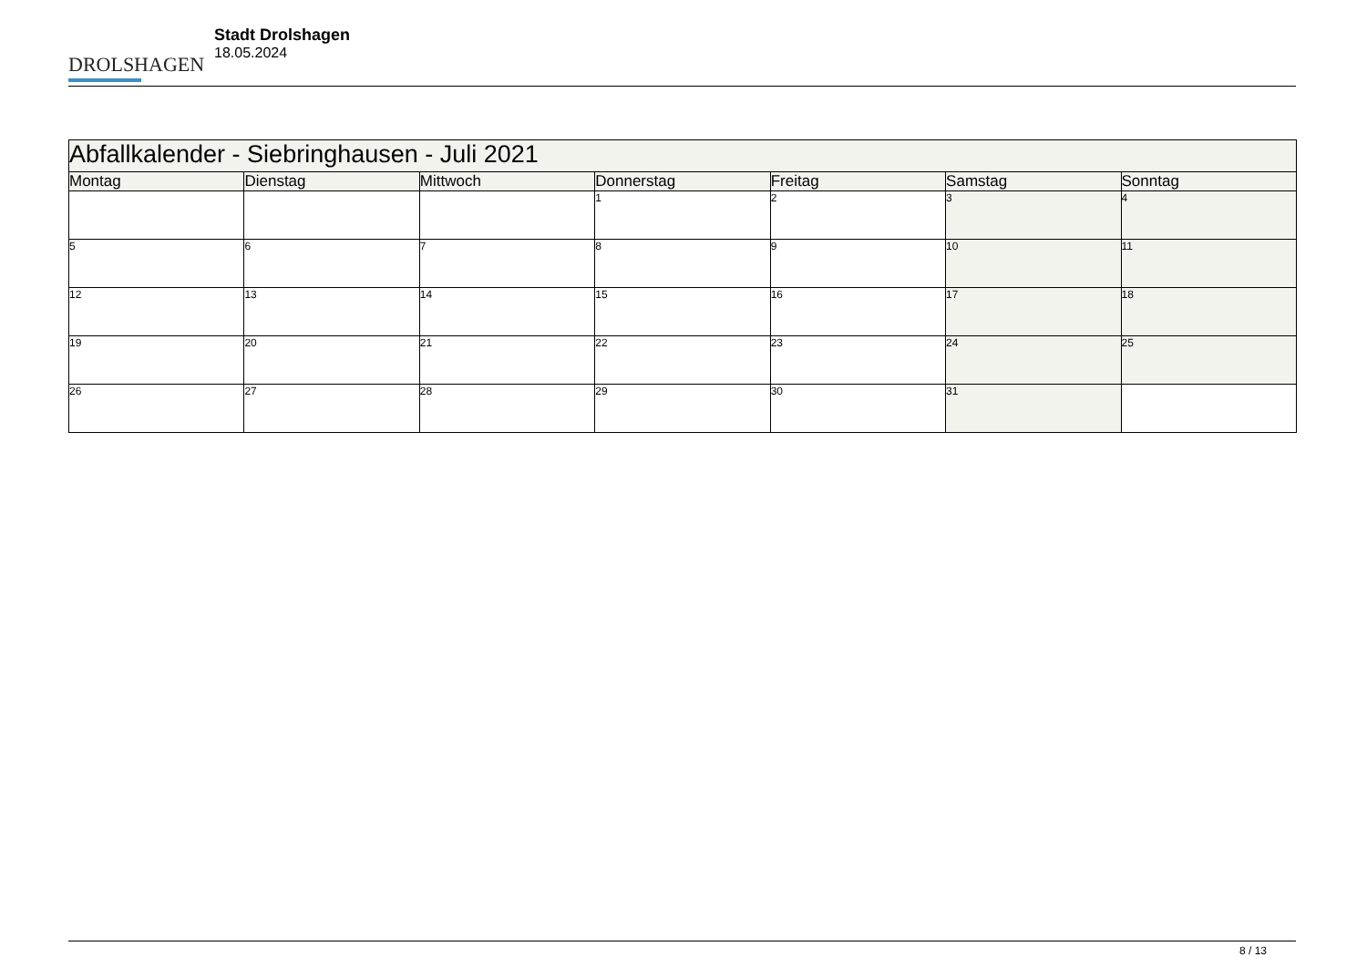DROLSHAGEN
Stadt Drolshagen
18.05.2024
| Abfallkalender - Siebringhausen - Juli 2021 | | | | | | |
| --- | --- | --- | --- | --- | --- | --- |
| Montag | Dienstag | Mittwoch | Donnerstag | Freitag | Samstag | Sonntag |
| | | | 1 | 2 | 3 | 4 |
| 5 | 6 | 7 | 8 | 9 | 10 | 11 |
| 12 | 13 | 14 | 15 | 16 | 17 | 18 |
| 19 | 20 | 21 | 22 | 23 | 24 | 25 |
| 26 | 27 | 28 | 29 | 30 | 31 | |
8 / 13